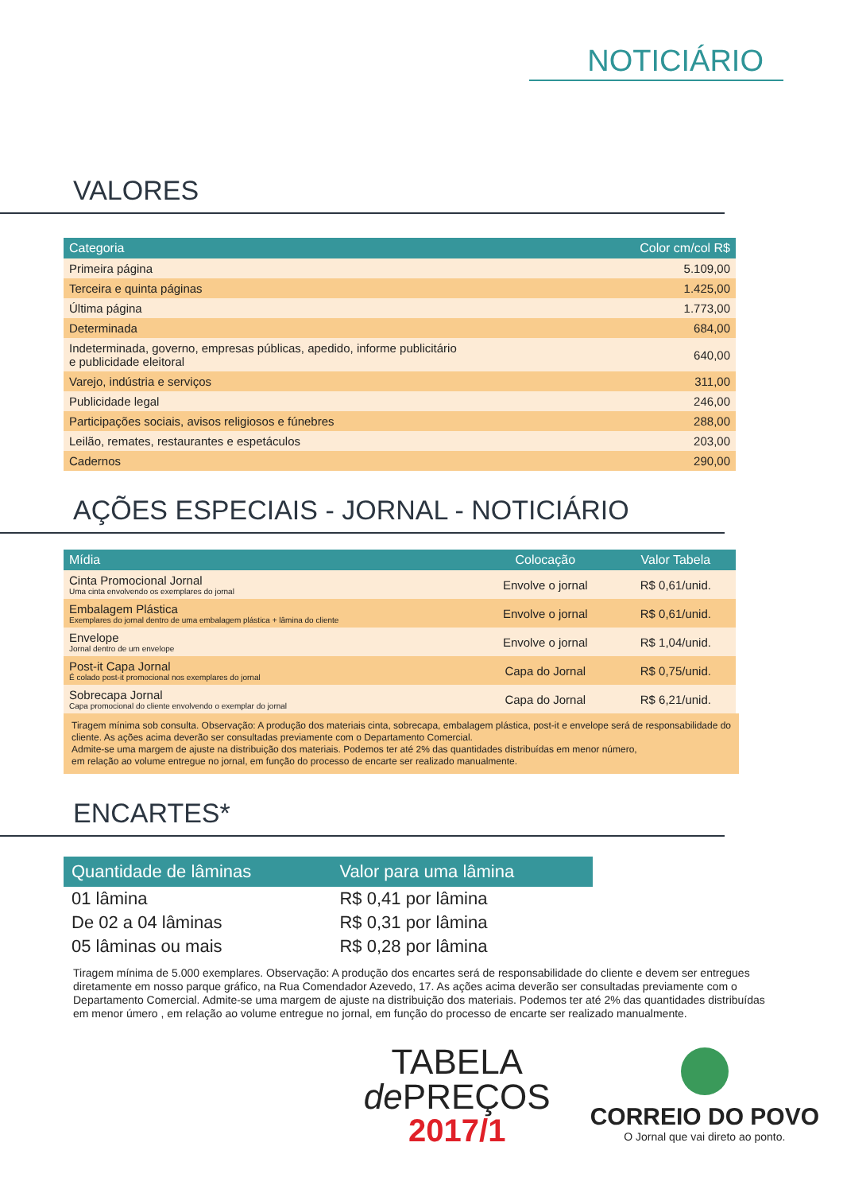NOTICIÁRIO
VALORES
| Categoria | Color cm/col R$ |
| --- | --- |
| Primeira página | 5.109,00 |
| Terceira e quinta páginas | 1.425,00 |
| Última página | 1.773,00 |
| Determinada | 684,00 |
| Indeterminada, governo, empresas públicas, apedido, informe publicitário e publicidade eleitoral | 640,00 |
| Varejo, indústria e serviços | 311,00 |
| Publicidade legal | 246,00 |
| Participações sociais, avisos religiosos e fúnebres | 288,00 |
| Leilão, remates, restaurantes e espetáculos | 203,00 |
| Cadernos | 290,00 |
AÇÕES ESPECIAIS - JORNAL - NOTICIÁRIO
| Mídia | Colocação | Valor Tabela |
| --- | --- | --- |
| Cinta Promocional Jornal Uma cinta envolvendo os exemplares do jornal | Envolve o jornal | R$ 0,61/unid. |
| Embalagem Plástica Exemplares do jornal dentro de uma embalagem plástica + lâmina do cliente | Envolve o jornal | R$ 0,61/unid. |
| Envelope Jornal dentro de um envelope | Envolve o jornal | R$ 1,04/unid. |
| Post-it Capa Jornal É colado post-it promocional nos exemplares do jornal | Capa do Jornal | R$ 0,75/unid. |
| Sobrecapa Jornal Capa promocional do cliente envolvendo o exemplar do jornal | Capa do Jornal | R$ 6,21/unid. |
Tiragem mínima sob consulta. Observação: A produção dos materiais cinta, sobrecapa, embalagem plástica, post-it e envelope será de responsabilidade do cliente. As ações acima deverão ser consultadas previamente com o Departamento Comercial.
Admite-se uma margem de ajuste na distribuição dos materiais. Podemos ter até 2% das quantidades distribuídas em menor número,
em relação ao volume entregue no jornal, em função do processo de encarte ser realizado manualmente.
ENCARTES*
| Quantidade de lâminas | Valor para uma lâmina |
| --- | --- |
| 01 lâmina | R$ 0,41 por lâmina |
| De 02 a 04 lâminas | R$ 0,31 por lâmina |
| 05 lâminas ou mais | R$ 0,28 por lâmina |
Tiragem mínima de 5.000 exemplares. Observação: A produção dos encartes será de responsabilidade do cliente e devem ser entregues diretamente em nosso parque gráfico, na Rua Comendador Azevedo, 17. As ações acima deverão ser consultadas previamente com o Departamento Comercial. Admite-se uma margem de ajuste na distribuição dos materiais. Podemos ter até 2% das quantidades distribuídas em menor úmero , em relação ao volume entregue no jornal, em função do processo de encarte ser realizado manualmente.
TABELA
de PREÇOS
2017/1
CORREIO DO POVO
O Jornal que vai direto ao ponto.